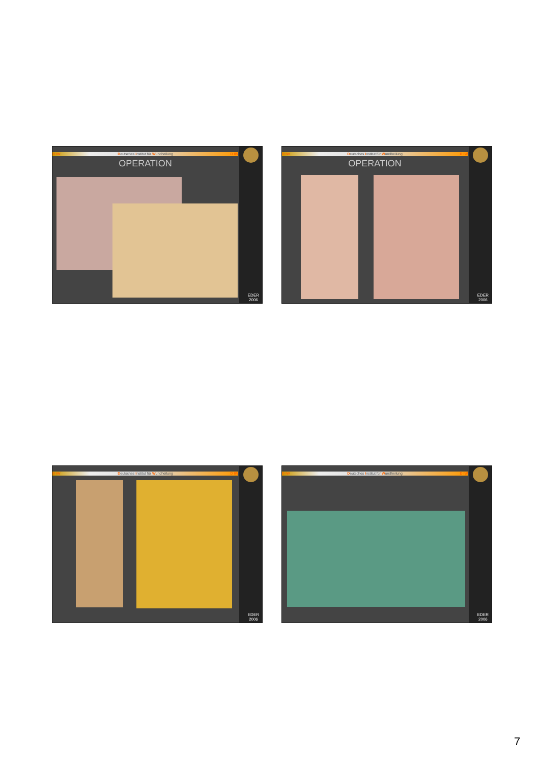D IW Deutsches Institut für Wundheilung D IW
OPERATION
EDER
2006
D IW Deutsches Institut für Wundheilung D IW
OPERATION
EDER
2006
D IW Deutsches Institut für Wundheilung D IW
EDER
2006
D IW Deutsches Institut für Wundheilung D IW
EDER
2006
7